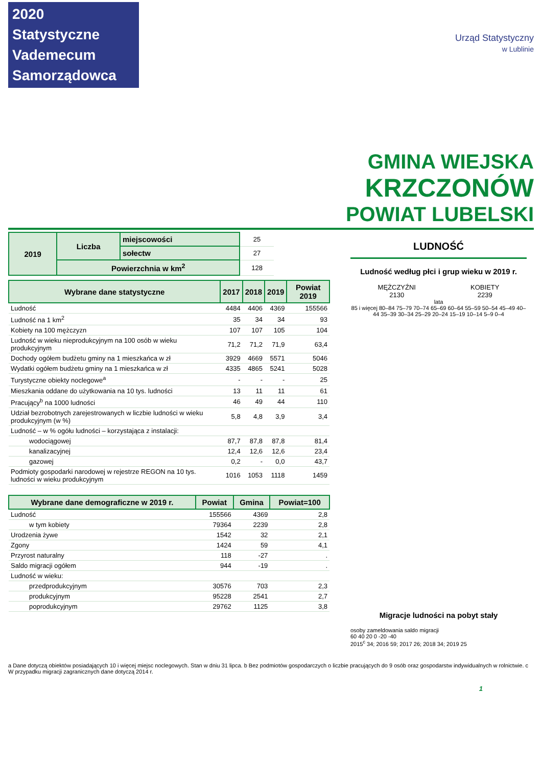2020 Statystyczne
Vademecum
Samorządowca
Urząd Statystyczny
w Lublinie
GMINA WIEJSKA
KRZCZONÓW
POWIAT LUBELSKI
| 2019 | Liczba | miejscowości | 25 |
| | | sołectw | 27 |
| | Powierzchnia w km<sup>2</sup> | | 128 |
| Wybrane dane statystyczne | 2017 | 2018 | 2019 | Powiat 2019 |
| --- | --- | --- | --- | --- |
| Ludność | 4484 | 4406 | 4369 | 155566 |
| Ludność na 1 km<sup>2</sup> | 35 | 34 | 34 | 93 |
| Kobiety na 100 mężczyzn | 107 | 107 | 105 | 104 |
| Ludność w wieku nieprodukcyjnym na 100 osób w wieku produkcyjnym | 71,2 | 71,2 | 71,9 | 63,4 |
| Dochody ogółem budżetu gminy na 1 mieszkańca w zł | 3929 | 4669 | 5571 | 5046 |
| Wydatki ogółem budżetu gminy na 1 mieszkańca w zł | 4335 | 4865 | 5241 | 5028 |
| Turystyczne obiekty noclegowe<sup>a</sup> | - | - | - | 25 |
| Mieszkania oddane do użytkowania na 10 tys. ludności | 13 | 11 | 11 | 61 |
| Pracujący<sup>b</sup> na 1000 ludności | 46 | 49 | 44 | 110 |
| Udział bezrobotnych zarejestrowanych w liczbie ludności w wieku produkcyjnym (w %) | 5,8 | 4,8 | 3,9 | 3,4 |
| Ludność – w % ogółu ludności – korzystająca z instalacji: | | | | |
| wodociągowej | 87,7 | 87,8 | 87,8 | 81,4 |
| kanalizacyjnej | 12,4 | 12,6 | 12,6 | 23,4 |
| gazowej | 0,2 | - | 0,0 | 43,7 |
| Podmioty gospodarki narodowej w rejestrze REGON na 10 tys. ludności w wieku produkcyjnym | 1016 | 1053 | 1118 | 1459 |
| Wybrane dane demograficzne w 2019 r. | Powiat | Gmina | Powiat=100 |
| --- | --- | --- | --- |
| Ludność | 155566 | 4369 | 2,8 |
| w tym kobiety | 79364 | 2239 | 2,8 |
| Urodzenia żywe | 1542 | 32 | 2,1 |
| Zgony | 1424 | 59 | 4,1 |
| Przyrost naturalny | 118 | -27 | . |
| Saldo migracji ogółem | 944 | -19 | . |
| Ludność w wieku: | | | |
| przedprodukcyjnym | 30576 | 703 | 2,3 |
| produkcyjnym | 95228 | 2541 | 2,7 |
| poprodukcyjnym | 29762 | 1125 | 3,8 |
LUDNOŚĆ
Ludność według płci i grup wieku w 2019 r.
MĘŻCZYŹNI
2130
KOBIETY
2239
lata
85 i więcej 80–84 75–79 70–74 65–69 60–64 55–59 50–54 45–49 40–44 35–39 30–34 25–29 20–24 15–19 10–14 5–9 0–4
Migracje ludności na pobyt stały
osoby zameldowania saldo migracji
60 40 20 0 -20 -40
2015<sup>c</sup> 34; 2016 59; 2017 26; 2018 34; 2019 25
a Dane dotyczą obiektów posiadających 10 i więcej miejsc noclegowych. Stan w dniu 31 lipca. b Bez podmiotów gospodarczych o liczbie pracujących do 9 osób oraz gospodarstw indywidualnych w rolnictwie. c W przypadku migracji zagranicznych dane dotyczą 2014 r.
1